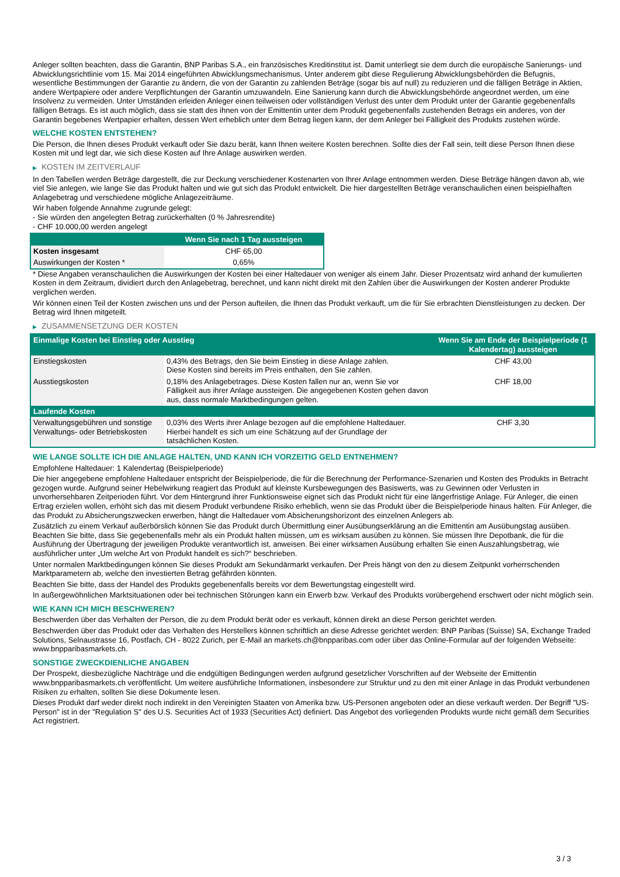Anleger sollten beachten, dass die Garantin, BNP Paribas S.A., ein französisches Kreditinstitut ist. Damit unterliegt sie dem durch die europäische Sanierungs- und Abwicklungsrichtlinie vom 15. Mai 2014 eingeführten Abwicklungsmechanismus. Unter anderem gibt diese Regulierung Abwicklungsbehörden die Befugnis, wesentliche Bestimmungen der Garantie zu ändern, die von der Garantin zu zahlenden Beträge (sogar bis auf null) zu reduzieren und die fälligen Beträge in Aktien, andere Wertpapiere oder andere Verpflichtungen der Garantin umzuwandeln. Eine Sanierung kann durch die Abwicklungsbehörde angeordnet werden, um eine Insolvenz zu vermeiden. Unter Umständen erleiden Anleger einen teilweisen oder vollständigen Verlust des unter dem Produkt unter der Garantie gegebenenfalls fälligen Betrags. Es ist auch möglich, dass sie statt des ihnen von der Emittentin unter dem Produkt gegebenenfalls zustehenden Betrags ein anderes, von der Garantin begebenes Wertpapier erhalten, dessen Wert erheblich unter dem Betrag liegen kann, der dem Anleger bei Fälligkeit des Produkts zustehen würde.
WELCHE KOSTEN ENTSTEHEN?
Die Person, die Ihnen dieses Produkt verkauft oder Sie dazu berät, kann Ihnen weitere Kosten berechnen. Sollte dies der Fall sein, teilt diese Person Ihnen diese Kosten mit und legt dar, wie sich diese Kosten auf Ihre Anlage auswirken werden.
▶ KOSTEN IM ZEITVERLAUF
In den Tabellen werden Beträge dargestellt, die zur Deckung verschiedener Kostenarten von Ihrer Anlage entnommen werden. Diese Beträge hängen davon ab, wie viel Sie anlegen, wie lange Sie das Produkt halten und wie gut sich das Produkt entwickelt. Die hier dargestellten Beträge veranschaulichen einen beispielhaften Anlagebetrag und verschiedene mögliche Anlagezeiträume.
Wir haben folgende Annahme zugrunde gelegt:
- Sie würden den angelegten Betrag zurückerhalten (0 % Jahresrendite)
- CHF 10.000,00 werden angelegt
| | Wenn Sie nach 1 Tag aussteigen |
| --- | --- |
| Kosten insgesamt | CHF 65,00 |
| Auswirkungen der Kosten * | 0,65% |
* Diese Angaben veranschaulichen die Auswirkungen der Kosten bei einer Haltedauer von weniger als einem Jahr. Dieser Prozentsatz wird anhand der kumulierten Kosten in dem Zeitraum, dividiert durch den Anlagebetrag, berechnet, und kann nicht direkt mit den Zahlen über die Auswirkungen der Kosten anderer Produkte verglichen werden.
Wir können einen Teil der Kosten zwischen uns und der Person aufteilen, die Ihnen das Produkt verkauft, um die für Sie erbrachten Dienstleistungen zu decken. Der Betrag wird Ihnen mitgeteilt.
▶ ZUSAMMENSETZUNG DER KOSTEN
| Einmalige Kosten bei Einstieg oder Ausstieg | | Wenn Sie am Ende der Beispielperiode (1 Kalendertag) aussteigen |
| --- | --- | --- |
| Einstiegskosten | 0,43% des Betrags, den Sie beim Einstieg in diese Anlage zahlen. Diese Kosten sind bereits im Preis enthalten, den Sie zahlen. | CHF 43,00 |
| Ausstiegskosten | 0,18% des Anlagebetrages. Diese Kosten fallen nur an, wenn Sie vor Fälligkeit aus ihrer Anlage aussteigen. Die angegebenen Kosten gehen davon aus, dass normale Marktbedingungen gelten. | CHF 18,00 |
| Laufende Kosten | | |
| Verwaltungsgebühren und sonstige Verwaltungs- oder Betriebskosten | 0,03% des Werts ihrer Anlage bezogen auf die empfohlene Haltedauer. Hierbei handelt es sich um eine Schätzung auf der Grundlage der tatsächlichen Kosten. | CHF 3,30 |
WIE LANGE SOLLTE ICH DIE ANLAGE HALTEN, UND KANN ICH VORZEITIG GELD ENTNEHMEN?
Empfohlene Haltedauer: 1 Kalendertag (Beispielperiode)
Die hier angegebene empfohlene Haltedauer entspricht der Beispielperiode, die für die Berechnung der Performance-Szenarien und Kosten des Produkts in Betracht gezogen wurde. Aufgrund seiner Hebelwirkung reagiert das Produkt auf kleinste Kursbewegungen des Basiswerts, was zu Gewinnen oder Verlusten in unvorhersehbaren Zeitperioden führt. Vor dem Hintergrund ihrer Funktionsweise eignet sich das Produkt nicht für eine längerfristige Anlage. Für Anleger, die einen Ertrag erzielen wollen, erhöht sich das mit diesem Produkt verbundene Risiko erheblich, wenn sie das Produkt über die Beispielperiode hinaus halten. Für Anleger, die das Produkt zu Absicherungszwecken erwerben, hängt die Haltedauer vom Absicherungshorizont des einzelnen Anlegers ab.
Zusätzlich zu einem Verkauf außerbörslich können Sie das Produkt durch Übermittlung einer Ausübungserklärung an die Emittentin am Ausübungstag ausüben. Beachten Sie bitte, dass Sie gegebenenfalls mehr als ein Produkt halten müssen, um es wirksam ausüben zu können. Sie müssen Ihre Depotbank, die für die Ausführung der Übertragung der jeweiligen Produkte verantwortlich ist, anweisen. Bei einer wirksamen Ausübung erhalten Sie einen Auszahlungsbetrag, wie ausführlicher unter „Um welche Art von Produkt handelt es sich?“ beschrieben.
Unter normalen Marktbedingungen können Sie dieses Produkt am Sekundärmarkt verkaufen. Der Preis hängt von den zu diesem Zeitpunkt vorherrschenden Marktparametern ab, welche den investierten Betrag gefährden könnten.
Beachten Sie bitte, dass der Handel des Produkts gegebenenfalls bereits vor dem Bewertungstag eingestellt wird.
In außergewöhnlichen Marktsituationen oder bei technischen Störungen kann ein Erwerb bzw. Verkauf des Produkts vorübergehend erschwert oder nicht möglich sein.
WIE KANN ICH MICH BESCHWEREN?
Beschwerden über das Verhalten der Person, die zu dem Produkt berät oder es verkauft, können direkt an diese Person gerichtet werden.
Beschwerden über das Produkt oder das Verhalten des Herstellers können schriftlich an diese Adresse gerichtet werden: BNP Paribas (Suisse) SA, Exchange Traded Solutions, Selnaustrasse 16, Postfach, CH - 8022 Zurich, per E-Mail an markets.ch@bnpparibas.com oder über das Online-Formular auf der folgenden Webseite: www.bnpparibasmarkets.ch.
SONSTIGE ZWECKDIENLICHE ANGABEN
Der Prospekt, diesbezügliche Nachträge und die endgültigen Bedingungen werden aufgrund gesetzlicher Vorschriften auf der Webseite der Emittentin www.bnpparibasmarkets.ch veröffentlicht. Um weitere ausführliche Informationen, insbesondere zur Struktur und zu den mit einer Anlage in das Produkt verbundenen Risiken zu erhalten, sollten Sie diese Dokumente lesen.
Dieses Produkt darf weder direkt noch indirekt in den Vereinigten Staaten von Amerika bzw. US-Personen angeboten oder an diese verkauft werden. Der Begriff "US-Person" ist in der "Regulation S" des U.S. Securities Act of 1933 (Securities Act) definiert. Das Angebot des vorliegenden Produkts wurde nicht gemäß dem Securities Act registriert.
3 / 3